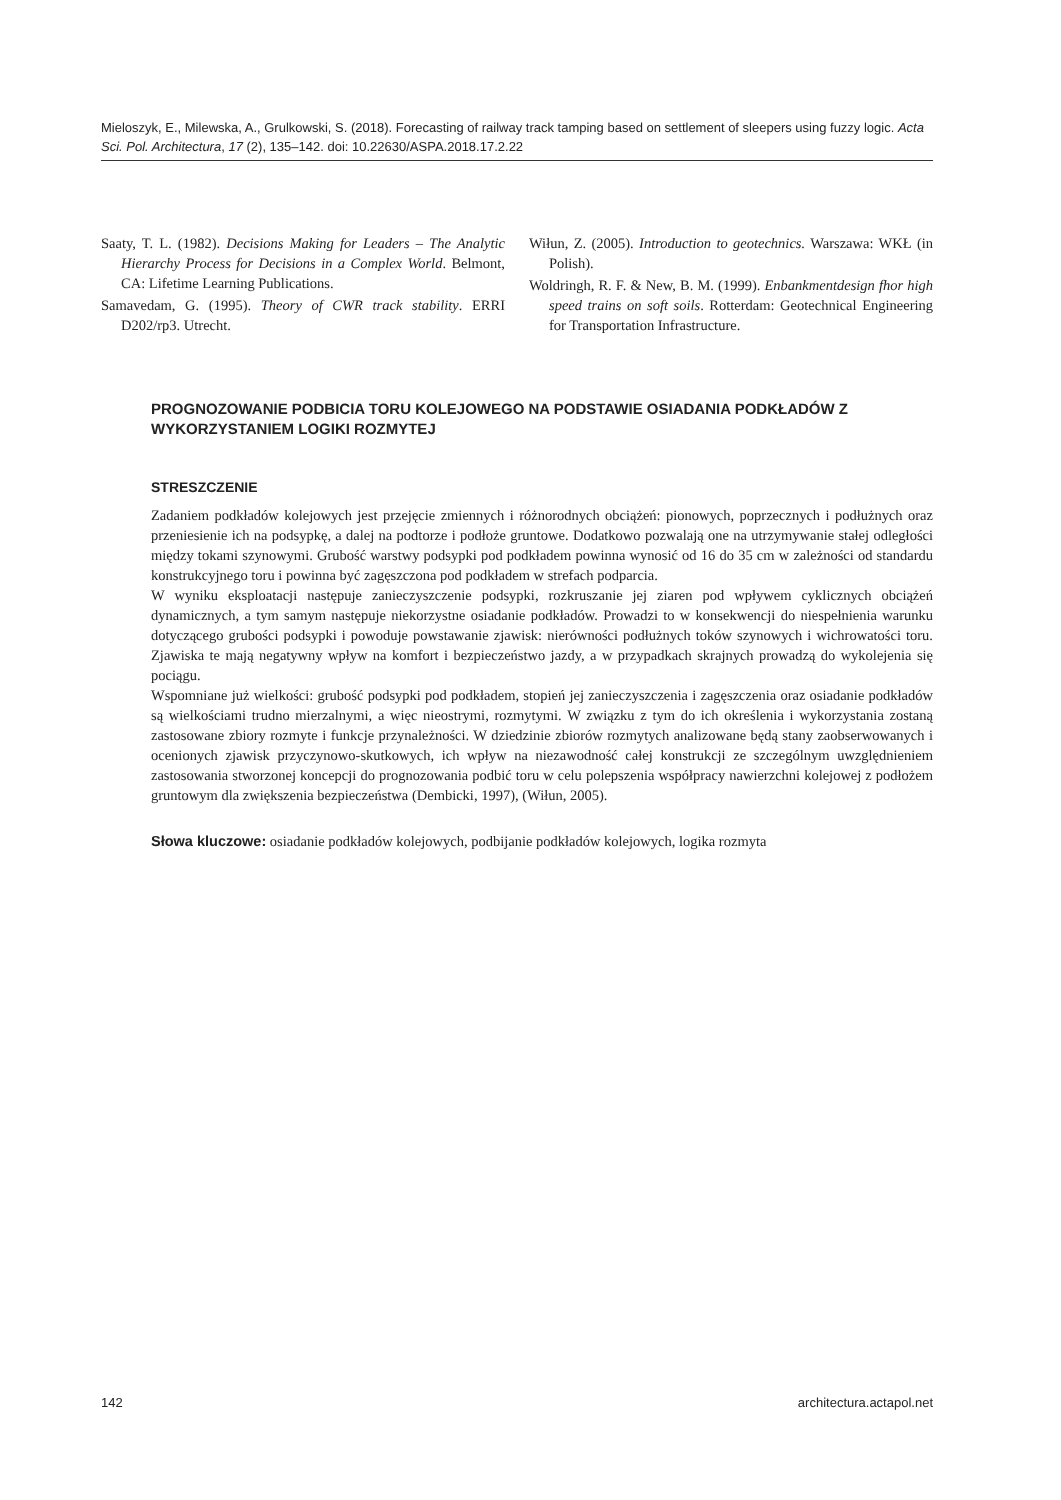Mieloszyk, E., Milewska, A., Grulkowski, S. (2018). Forecasting of railway track tamping based on settlement of sleepers using fuzzy logic. Acta Sci. Pol. Architectura, 17 (2), 135–142. doi: 10.22630/ASPA.2018.17.2.22
Saaty, T. L. (1982). Decisions Making for Leaders – The Analytic Hierarchy Process for Decisions in a Complex World. Belmont, CA: Lifetime Learning Publications.
Samavedam, G. (1995). Theory of CWR track stability. ERRI D202/rp3. Utrecht.
Wiłun, Z. (2005). Introduction to geotechnics. Warszawa: WKŁ (in Polish).
Woldringh, R. F. & New, B. M. (1999). Enbankmentdesign fhor high speed trains on soft soils. Rotterdam: Geotechnical Engineering for Transportation Infrastructure.
PROGNOZOWANIE PODBICIA TORU KOLEJOWEGO NA PODSTAWIE OSIADANIA PODKŁADÓW Z WYKORZYSTANIEM LOGIKI ROZMYTEJ
STRESZCZENIE
Zadaniem podkładów kolejowych jest przejęcie zmiennych i różnorodnych obciążeń: pionowych, poprzecznych i podłużnych oraz przeniesienie ich na podsypkę, a dalej na podtorze i podłoże gruntowe. Dodatkowo pozwalają one na utrzymywanie stałej odległości między tokami szynowymi. Grubość warstwy podsypki pod podkładem powinna wynosić od 16 do 35 cm w zależności od standardu konstrukcyjnego toru i powinna być zagęszczona pod podkładem w strefach podparcia.
W wyniku eksploatacji następuje zanieczyszczenie podsypki, rozkruszanie jej ziaren pod wpływem cyklicznych obciążeń dynamicznych, a tym samym następuje niekorzystne osiadanie podkładów. Prowadzi to w konsekwencji do niespełnienia warunku dotyczącego grubości podsypki i powoduje powstawanie zjawisk: nierówności podłużnych toków szynowych i wichrowatości toru. Zjawiska te mają negatywny wpływ na komfort i bezpieczeństwo jazdy, a w przypadkach skrajnych prowadzą do wykolejenia się pociągu.
Wspomniane już wielkości: grubość podsypki pod podkładem, stopień jej zanieczyszczenia i zagęszczenia oraz osiadanie podkładów są wielkościami trudno mierzalnymi, a więc nieostrymi, rozmytymi. W związku z tym do ich określenia i wykorzystania zostaną zastosowane zbiory rozmyte i funkcje przynależności. W dziedzinie zbiorów rozmytych analizowane będą stany zaobserwowanych i ocenionych zjawisk przyczynowo-skutkowych, ich wpływ na niezawodność całej konstrukcji ze szczególnym uwzględnieniem zastosowania stworzonej koncepcji do prognozowania podbić toru w celu polepszenia współpracy nawierzchni kolejowej z podłożem gruntowym dla zwiększenia bezpieczeństwa (Dembicki, 1997), (Wiłun, 2005).
Słowa kluczowe: osiadanie podkładów kolejowych, podbijanie podkładów kolejowych, logika rozmyta
142 architectura.actapol.net